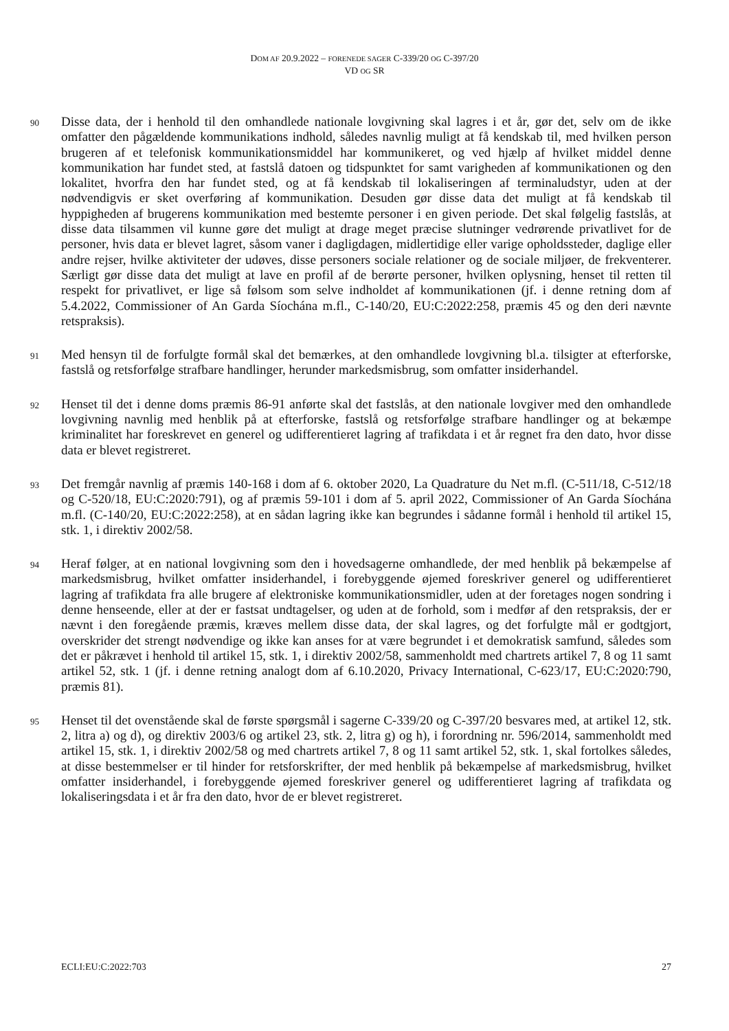DOM AF 20.9.2022 – FORENEDE SAGER C-339/20 OG C-397/20
VD OG SR
90
Disse data, der i henhold til den omhandlede nationale lovgivning skal lagres i et år, gør det, selv om de ikke omfatter den pågældende kommunikations indhold, således navnlig muligt at få kendskab til, med hvilken person brugeren af et telefonisk kommunikationsmiddel har kommunikeret, og ved hjælp af hvilket middel denne kommunikation har fundet sted, at fastslå datoen og tidspunktet for samt varigheden af kommunikationen og den lokalitet, hvorfra den har fundet sted, og at få kendskab til lokaliseringen af terminaludstyr, uden at der nødvendigvis er sket overføring af kommunikation. Desuden gør disse data det muligt at få kendskab til hyppigheden af brugerens kommunikation med bestemte personer i en given periode. Det skal følgelig fastslås, at disse data tilsammen vil kunne gøre det muligt at drage meget præcise slutninger vedrørende privatlivet for de personer, hvis data er blevet lagret, såsom vaner i dagligdagen, midlertidige eller varige opholdssteder, daglige eller andre rejser, hvilke aktiviteter der udøves, disse personers sociale relationer og de sociale miljøer, de frekventerer. Særligt gør disse data det muligt at lave en profil af de berørte personer, hvilken oplysning, henset til retten til respekt for privatlivet, er lige så følsom som selve indholdet af kommunikationen (jf. i denne retning dom af 5.4.2022, Commissioner of An Garda Síochána m.fl., C-140/20, EU:C:2022:258, præmis 45 og den deri nævnte retspraksis).
91
Med hensyn til de forfulgte formål skal det bemærkes, at den omhandlede lovgivning bl.a. tilsigter at efterforske, fastslå og retsforfølge strafbare handlinger, herunder markedsmisbrug, som omfatter insiderhandel.
92
Henset til det i denne doms præmis 86-91 anførte skal det fastslås, at den nationale lovgiver med den omhandlede lovgivning navnlig med henblik på at efterforske, fastslå og retsforfølge strafbare handlinger og at bekæmpe kriminalitet har foreskrevet en generel og udifferentieret lagring af trafikdata i et år regnet fra den dato, hvor disse data er blevet registreret.
93
Det fremgår navnlig af præmis 140-168 i dom af 6. oktober 2020, La Quadrature du Net m.fl. (C-511/18, C-512/18 og C-520/18, EU:C:2020:791), og af præmis 59-101 i dom af 5. april 2022, Commissioner of An Garda Síochána m.fl. (C-140/20, EU:C:2022:258), at en sådan lagring ikke kan begrundes i sådanne formål i henhold til artikel 15, stk. 1, i direktiv 2002/58.
94
Heraf følger, at en national lovgivning som den i hovedsagerne omhandlede, der med henblik på bekæmpelse af markedsmisbrug, hvilket omfatter insiderhandel, i forebyggende øjemed foreskriver generel og udifferentieret lagring af trafikdata fra alle brugere af elektroniske kommunikationsmidler, uden at der foretages nogen sondring i denne henseende, eller at der er fastsat undtagelser, og uden at de forhold, som i medfør af den retspraksis, der er nævnt i den foregående præmis, kræves mellem disse data, der skal lagres, og det forfulgte mål er godtgjort, overskrider det strengt nødvendige og ikke kan anses for at være begrundet i et demokratisk samfund, således som det er påkrævet i henhold til artikel 15, stk. 1, i direktiv 2002/58, sammenholdt med chartrets artikel 7, 8 og 11 samt artikel 52, stk. 1 (jf. i denne retning analogt dom af 6.10.2020, Privacy International, C-623/17, EU:C:2020:790, præmis 81).
95
Henset til det ovenstående skal de første spørgsmål i sagerne C-339/20 og C-397/20 besvares med, at artikel 12, stk. 2, litra a) og d), og direktiv 2003/6 og artikel 23, stk. 2, litra g) og h), i forordning nr. 596/2014, sammenholdt med artikel 15, stk. 1, i direktiv 2002/58 og med chartrets artikel 7, 8 og 11 samt artikel 52, stk. 1, skal fortolkes således, at disse bestemmelser er til hinder for retsforskrifter, der med henblik på bekæmpelse af markedsmisbrug, hvilket omfatter insiderhandel, i forebyggende øjemed foreskriver generel og udifferentieret lagring af trafikdata og lokaliseringsdata i et år fra den dato, hvor de er blevet registreret.
ECLI:EU:C:2022:703 27